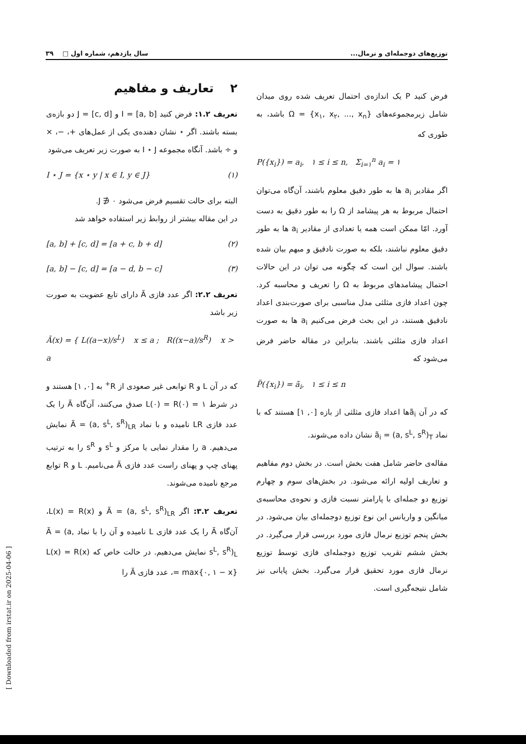توزیع‌های دوجمله‌ای و نرمال... سال یازدهم، شماره اول □ ۳۹
فرض کنید P یک اندازه‌ی احتمال تعریف شده روی میدان شامل زیرمجموعه‌های Ω = {x<sub>۱</sub>, x<sub>۲</sub>, ..., x<sub>n</sub>} باشد، به طوری که
P({x<sub>i</sub>}) = a<sub>i</sub>, ۱ ≤ i ≤ n, Σ<sub>i=۱</sub><sup>n</sup> a<sub>i</sub> = ۱
اگر مقادیر a<sub>i</sub> ها به طور دقیق معلوم باشند، آن‌گاه می‌توان احتمال مربوط به هر پیشامد از Ω را به طور دقیق به دست آورد. امّا ممکن است همه یا تعدادی از مقادیر a<sub>i</sub> ها به طور دقیق معلوم نباشند، بلکه به صورت نادقیق و مبهم بیان شده باشند. سوال این است که چگونه می توان در این حالات احتمال پیشامدهای مربوط به Ω را تعریف و محاسبه کرد. چون اعداد فازی مثلثی مدل مناسبی برای صورت‌بندی اعداد نادقیق هستند، در این بحث فرض می‌کنیم a<sub>i</sub> ها به صورت اعداد فازی مثلثی باشند. بنابراین در مقاله حاضر فرض می‌شود که
P̃({x<sub>i</sub>}) = ã<sub>i</sub>, ۱ ≤ i ≤ n
که در آن ã<sub>i</sub>ها اعداد فازی مثلثی از بازه [۰, ۱] هستند که با نماد ã<sub>i</sub> = (a, s<sup>L</sup>, s<sup>R</sup>)<sub>T</sub> نشان داده می‌شوند.
مقاله‌ی حاضر شامل هفت بخش است. در بخش دوم مفاهیم و تعاریف اولیه ارائه می‌شود. در بخش‌های سوم و چهارم توزیع دو جمله‌ای با پارامتر نسبت فازی و نحوه‌ی محاسبه‌ی میانگین و واریانس این نوع توزیع دوجمله‌ای بیان می‌شود. در بخش پنجم توزیع نرمال فازی مورد بررسی قرار می‌گیرد. در بخش ششم تقریب توزیع دوجمله‌ای فازی توسط توزیع نرمال فازی مورد تحقیق قرار می‌گیرد. بخش پایانی نیز شامل نتیجه‌گیری است.
۲ تعاریف و مفاهیم
تعریف ۱.۲: فرض کنید I = [a, b] و J = [c, d] دو بازه‌ی بسته باشند. اگر ⋆ نشان دهنده‌ی یکی از عمل‌های +، −، × و ÷ باشد. آنگاه مجموعه I ⋆ J به صورت زیر تعریف می‌شود
I ⋆ J = {x ⋆ y | x ∈ I, y ∈ J} (۱)
البته برای حالت تقسیم فرض می‌شود J ∌ ۰.
در این مقاله بیشتر از روابط زیر استفاده خواهد شد
[a, b] + [c, d] = [a + c, b + d] (۲)
[a, b] − [c, d] = [a − d, b − c] (۳)
تعریف ۲.۲: اگر عدد فازی Ã دارای تابع عضویت به صورت زیر باشد
Ã(x) = { L((a−x)/s<sup>L</sup>) x ≤ a ; R((x−a)/s<sup>R</sup>) x > a
که در آن L و R توابعی غیر صعودی از R<sup>+</sup> به [۰, ۱] هستند و در شرط L(۰) = R(۰) = ۱ صدق می‌کنند، آن‌گاه Ã را یک عدد فازی LR نامیده و با نماد Ã = (a, s<sup>L</sup>, s<sup>R</sup>)<sub>LR</sub> نمایش می‌دهیم. a را مقدار نمایی یا مرکز و s<sup>L</sup> و s<sup>R</sup> را به ترتیب پهنای چپ و پهنای راست عدد فازی Ã می‌نامیم. L و R توابع مرجع نامیده می‌شوند.
تعریف ۳.۲: اگر Ã = (a, s<sup>L</sup>, s<sup>R</sup>)<sub>LR</sub> و L(x) = R(x)، آن‌گاه Ã را یک عدد فازی L نامیده و آن را با نماد Ã = (a, s<sup>L</sup>, s<sup>R</sup>)<sub>L</sub> نمایش می‌دهیم. در حالت خاص که L(x) = R(x) = max{۰, ۱ − x}، عدد فازی Ã را
[ Downloaded from irstat.ir on 2025-04-06 ]